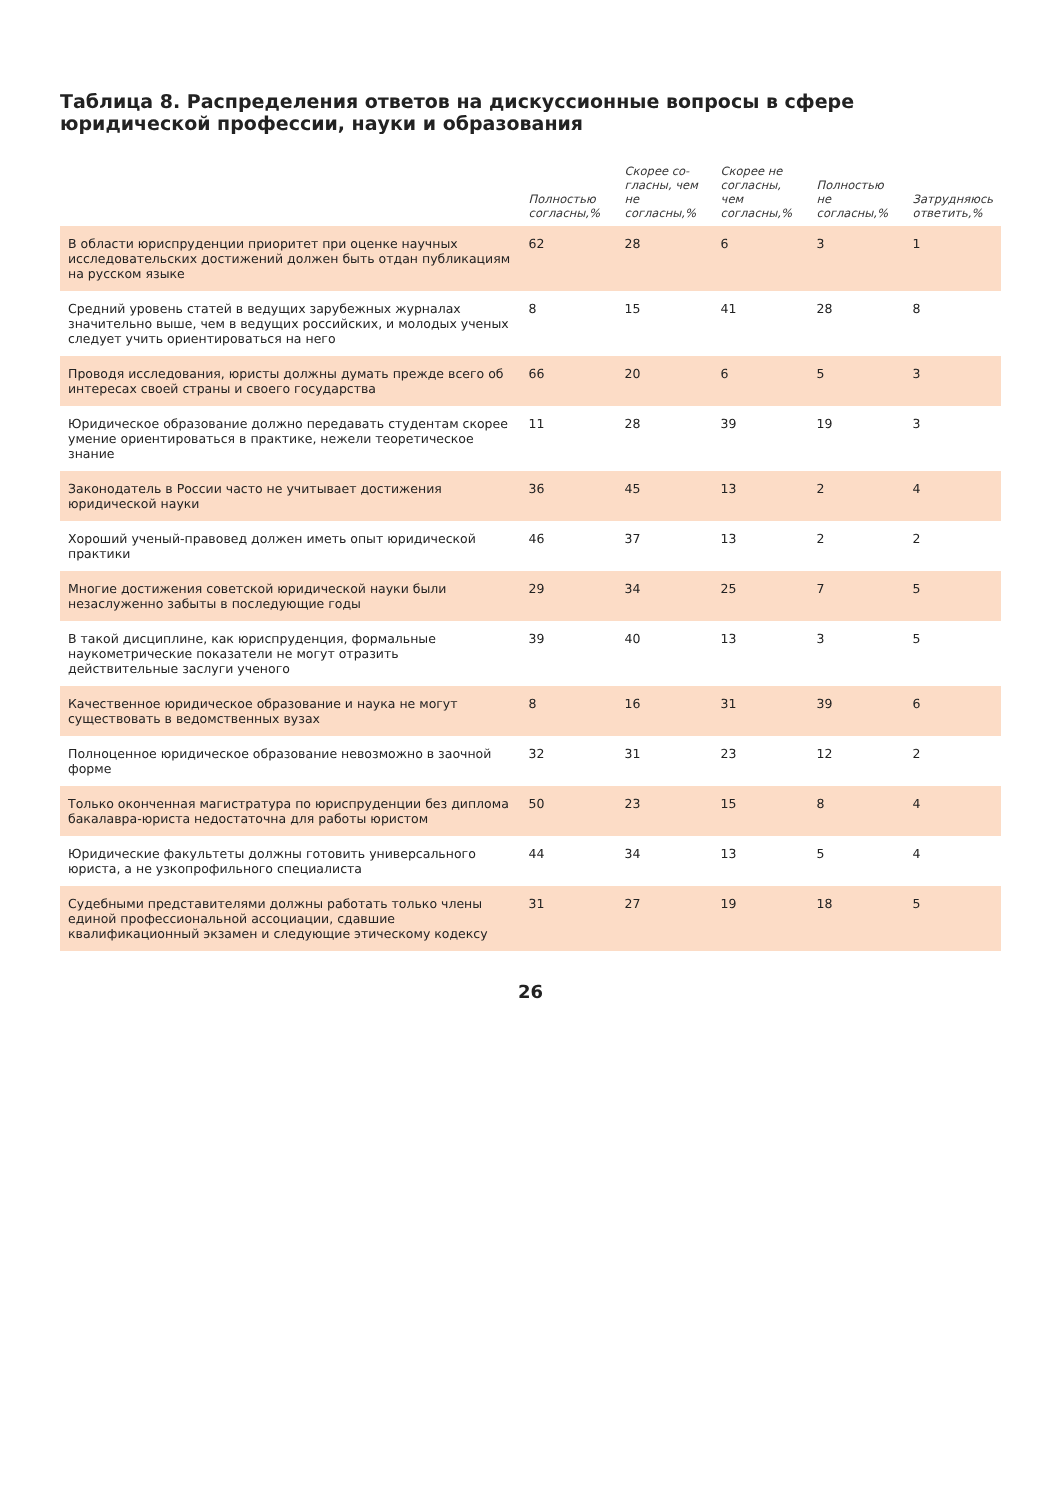Таблица 8. Распределения ответов на дискуссионные вопросы в сфере юридической профессии, науки и образования
| | Полностью согласны,% | Скорее со-гласны, чем не согласны,% | Скорее не согласны, чем согласны,% | Полностью не согласны,% | Затрудняюсь ответить,% |
| --- | --- | --- | --- | --- | --- |
| В области юриспруденции приоритет при оценке научных исследовательских достижений должен быть отдан публикациям на русском языке | 62 | 28 | 6 | 3 | 1 |
| Средний уровень статей в ведущих зарубежных журналах значительно выше, чем в ведущих российских, и молодых ученых следует учить ориентироваться на него | 8 | 15 | 41 | 28 | 8 |
| Проводя исследования, юристы должны думать прежде всего об интересах своей страны и своего государства | 66 | 20 | 6 | 5 | 3 |
| Юридическое образование должно передавать студентам скорее умение ориентироваться в практике, нежели теоретическое знание | 11 | 28 | 39 | 19 | 3 |
| Законодатель в России часто не учитывает достижения юридической науки | 36 | 45 | 13 | 2 | 4 |
| Хороший ученый-правовед должен иметь опыт юридической практики | 46 | 37 | 13 | 2 | 2 |
| Многие достижения советской юридической науки были незаслуженно забыты в последующие годы | 29 | 34 | 25 | 7 | 5 |
| В такой дисциплине, как юриспруденция, формальные наукометрические показатели не могут отразить действительные заслуги ученого | 39 | 40 | 13 | 3 | 5 |
| Качественное юридическое образование и наука не могут существовать в ведомственных вузах | 8 | 16 | 31 | 39 | 6 |
| Полноценное юридическое образование невозможно в заочной форме | 32 | 31 | 23 | 12 | 2 |
| Только оконченная магистратура по юриспруденции без диплома бакалавра-юриста недостаточна для работы юристом | 50 | 23 | 15 | 8 | 4 |
| Юридические факультеты должны готовить универсального юриста, а не узкопрофильного специалиста | 44 | 34 | 13 | 5 | 4 |
| Судебными представителями должны работать только члены единой профессиональной ассоциации, сдавшие квалификационный экзамен и следующие этическому кодексу | 31 | 27 | 19 | 18 | 5 |
26